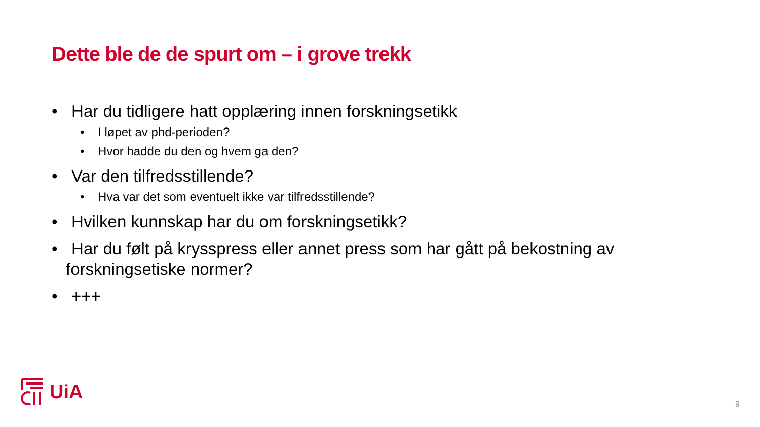Dette ble de de spurt om – i grove trekk
• Har du tidligere hatt opplæring innen forskningsetikk
• I løpet av phd-perioden?
• Hvor hadde du den og hvem ga den?
• Var den tilfredsstillende?
• Hva var det som eventuelt ikke var tilfredsstillende?
• Hvilken kunnskap har du om forskningsetikk?
• Har du følt på krysspress eller annet press som har gått på bekostning av forskningsetiske normer?
• +++
UiA
9